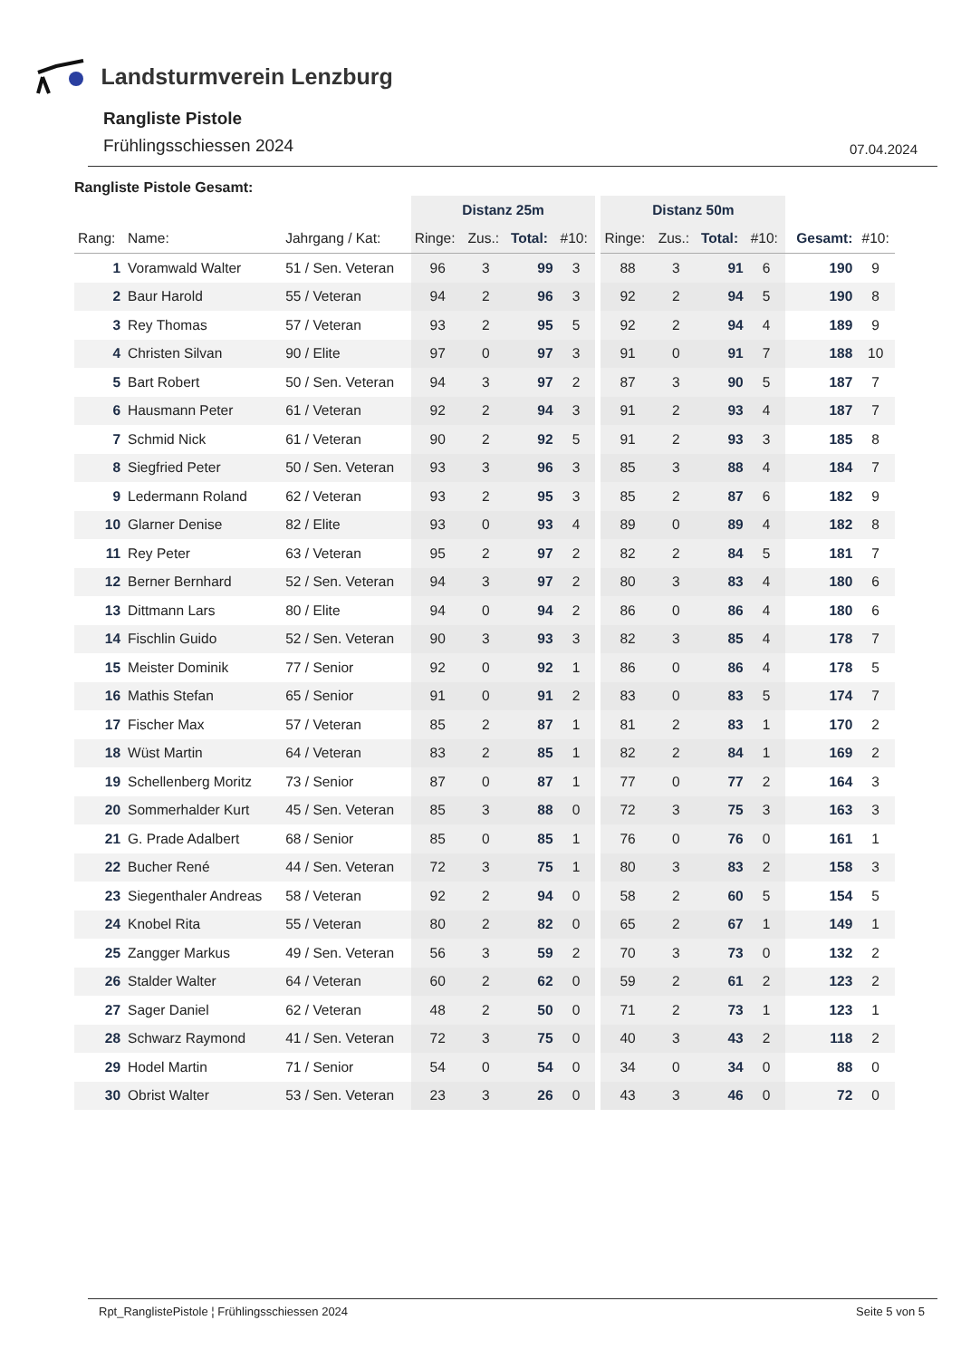Landsturmverein Lenzburg
Rangliste Pistole
Frühlingsschiessen 2024 07.04.2024
Rangliste Pistole Gesamt:
| | | | Distanz 25m | | | | Distanz 50m | | | | | |
| --- | --- | --- | --- | --- | --- | --- | --- | --- | --- | --- | --- | --- |
| Rang: | Name: | Jahrgang / Kat: | Ringe: | Zus.: | Total: | #10: | Ringe: | Zus.: | Total: | #10: | Gesamt: | #10: |
| 1 | Voramwald Walter | 51 / Sen. Veteran | 96 | 3 | 99 | 3 | 88 | 3 | 91 | 6 | 190 | 9 |
| 2 | Baur Harold | 55 / Veteran | 94 | 2 | 96 | 3 | 92 | 2 | 94 | 5 | 190 | 8 |
| 3 | Rey Thomas | 57 / Veteran | 93 | 2 | 95 | 5 | 92 | 2 | 94 | 4 | 189 | 9 |
| 4 | Christen Silvan | 90 / Elite | 97 | 0 | 97 | 3 | 91 | 0 | 91 | 7 | 188 | 10 |
| 5 | Bart Robert | 50 / Sen. Veteran | 94 | 3 | 97 | 2 | 87 | 3 | 90 | 5 | 187 | 7 |
| 6 | Hausmann Peter | 61 / Veteran | 92 | 2 | 94 | 3 | 91 | 2 | 93 | 4 | 187 | 7 |
| 7 | Schmid Nick | 61 / Veteran | 90 | 2 | 92 | 5 | 91 | 2 | 93 | 3 | 185 | 8 |
| 8 | Siegfried Peter | 50 / Sen. Veteran | 93 | 3 | 96 | 3 | 85 | 3 | 88 | 4 | 184 | 7 |
| 9 | Ledermann Roland | 62 / Veteran | 93 | 2 | 95 | 3 | 85 | 2 | 87 | 6 | 182 | 9 |
| 10 | Glarner Denise | 82 / Elite | 93 | 0 | 93 | 4 | 89 | 0 | 89 | 4 | 182 | 8 |
| 11 | Rey Peter | 63 / Veteran | 95 | 2 | 97 | 2 | 82 | 2 | 84 | 5 | 181 | 7 |
| 12 | Berner Bernhard | 52 / Sen. Veteran | 94 | 3 | 97 | 2 | 80 | 3 | 83 | 4 | 180 | 6 |
| 13 | Dittmann Lars | 80 / Elite | 94 | 0 | 94 | 2 | 86 | 0 | 86 | 4 | 180 | 6 |
| 14 | Fischlin Guido | 52 / Sen. Veteran | 90 | 3 | 93 | 3 | 82 | 3 | 85 | 4 | 178 | 7 |
| 15 | Meister Dominik | 77 / Senior | 92 | 0 | 92 | 1 | 86 | 0 | 86 | 4 | 178 | 5 |
| 16 | Mathis Stefan | 65 / Senior | 91 | 0 | 91 | 2 | 83 | 0 | 83 | 5 | 174 | 7 |
| 17 | Fischer Max | 57 / Veteran | 85 | 2 | 87 | 1 | 81 | 2 | 83 | 1 | 170 | 2 |
| 18 | Wüst Martin | 64 / Veteran | 83 | 2 | 85 | 1 | 82 | 2 | 84 | 1 | 169 | 2 |
| 19 | Schellenberg Moritz | 73 / Senior | 87 | 0 | 87 | 1 | 77 | 0 | 77 | 2 | 164 | 3 |
| 20 | Sommerhalder Kurt | 45 / Sen. Veteran | 85 | 3 | 88 | 0 | 72 | 3 | 75 | 3 | 163 | 3 |
| 21 | G. Prade Adalbert | 68 / Senior | 85 | 0 | 85 | 1 | 76 | 0 | 76 | 0 | 161 | 1 |
| 22 | Bucher René | 44 / Sen. Veteran | 72 | 3 | 75 | 1 | 80 | 3 | 83 | 2 | 158 | 3 |
| 23 | Siegenthaler Andreas | 58 / Veteran | 92 | 2 | 94 | 0 | 58 | 2 | 60 | 5 | 154 | 5 |
| 24 | Knobel Rita | 55 / Veteran | 80 | 2 | 82 | 0 | 65 | 2 | 67 | 1 | 149 | 1 |
| 25 | Zangger Markus | 49 / Sen. Veteran | 56 | 3 | 59 | 2 | 70 | 3 | 73 | 0 | 132 | 2 |
| 26 | Stalder Walter | 64 / Veteran | 60 | 2 | 62 | 0 | 59 | 2 | 61 | 2 | 123 | 2 |
| 27 | Sager Daniel | 62 / Veteran | 48 | 2 | 50 | 0 | 71 | 2 | 73 | 1 | 123 | 1 |
| 28 | Schwarz Raymond | 41 / Sen. Veteran | 72 | 3 | 75 | 0 | 40 | 3 | 43 | 2 | 118 | 2 |
| 29 | Hodel Martin | 71 / Senior | 54 | 0 | 54 | 0 | 34 | 0 | 34 | 0 | 88 | 0 |
| 30 | Obrist Walter | 53 / Sen. Veteran | 23 | 3 | 26 | 0 | 43 | 3 | 46 | 0 | 72 | 0 |
Rpt_RanglistePistole ¦ Frühlingsschiessen 2024 Seite 5 von 5